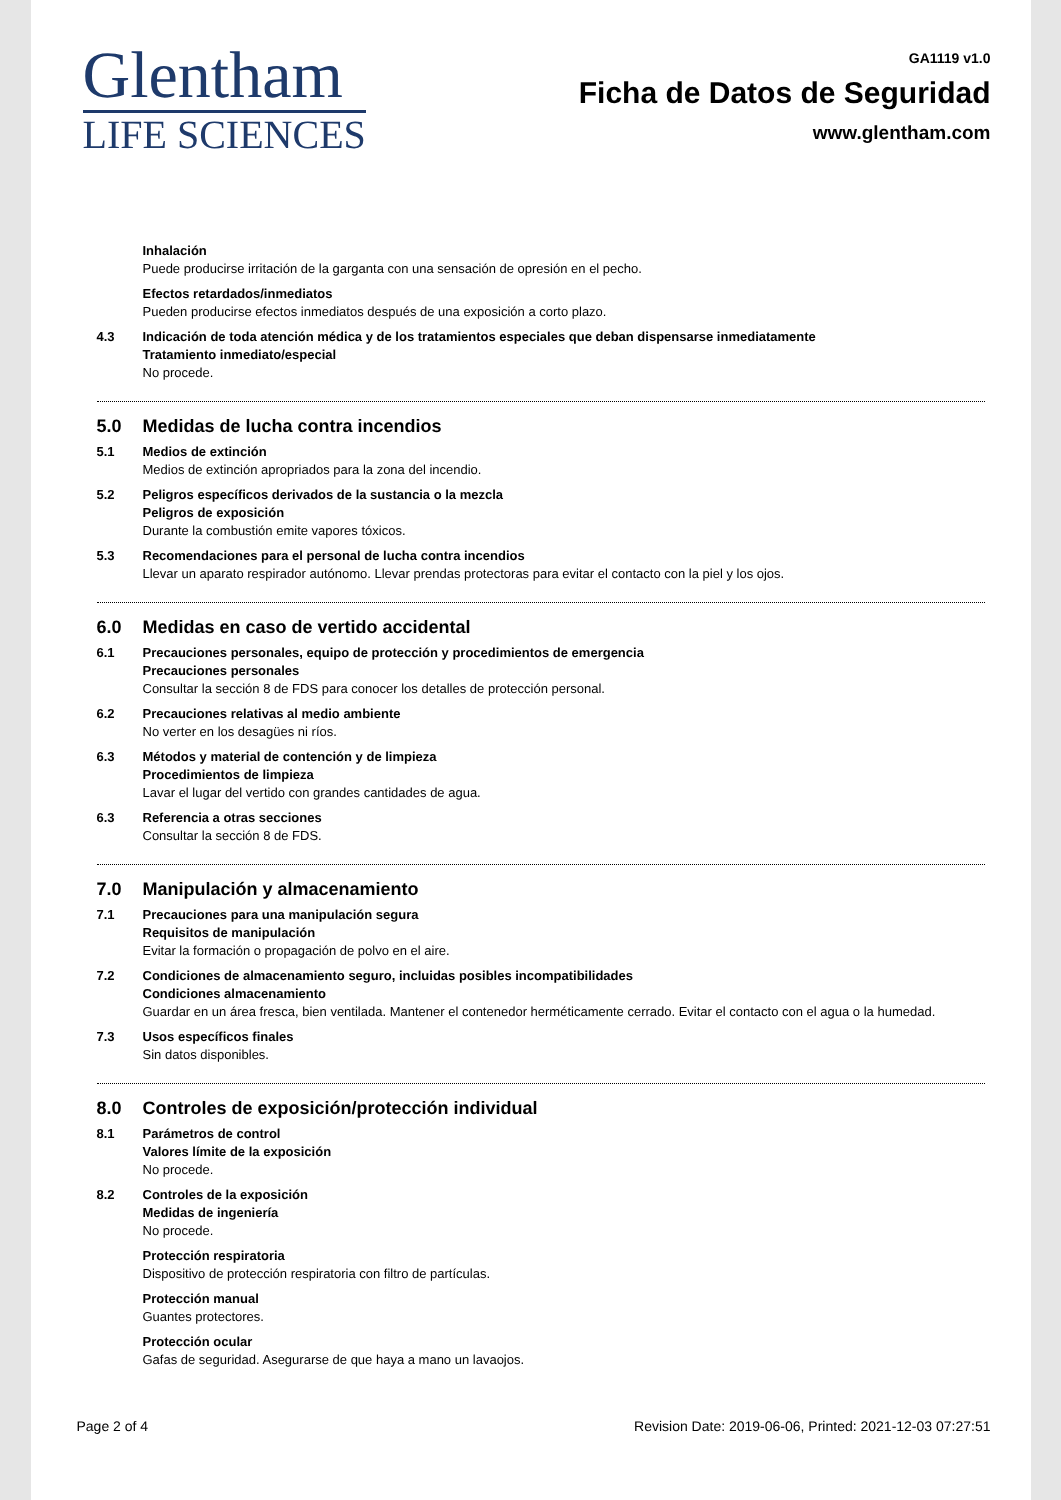Glentham
LIFE SCIENCES
GA1119 v1.0
Ficha de Datos de Seguridad
www.glentham.com
Inhalación
Puede producirse irritación de la garganta con una sensación de opresión en el pecho.
Efectos retardados/inmediatos
Pueden producirse efectos inmediatos después de una exposición a corto plazo.
4.3 Indicación de toda atención médica y de los tratamientos especiales que deban dispensarse inmediatamente
Tratamiento inmediato/especial
No procede.
5.0 Medidas de lucha contra incendios
5.1 Medios de extinción
Medios de extinción apropriados para la zona del incendio.
5.2 Peligros específicos derivados de la sustancia o la mezcla
Peligros de exposición
Durante la combustión emite vapores tóxicos.
5.3 Recomendaciones para el personal de lucha contra incendios
Llevar un aparato respirador autónomo. Llevar prendas protectoras para evitar el contacto con la piel y los ojos.
6.0 Medidas en caso de vertido accidental
6.1 Precauciones personales, equipo de protección y procedimientos de emergencia
Precauciones personales
Consultar la sección 8 de FDS para conocer los detalles de protección personal.
6.2 Precauciones relativas al medio ambiente
No verter en los desagües ni ríos.
6.3 Métodos y material de contención y de limpieza
Procedimientos de limpieza
Lavar el lugar del vertido con grandes cantidades de agua.
6.3 Referencia a otras secciones
Consultar la sección 8 de FDS.
7.0 Manipulación y almacenamiento
7.1 Precauciones para una manipulación segura
Requisitos de manipulación
Evitar la formación o propagación de polvo en el aire.
7.2 Condiciones de almacenamiento seguro, incluidas posibles incompatibilidades
Condiciones almacenamiento
Guardar en un área fresca, bien ventilada. Mantener el contenedor herméticamente cerrado. Evitar el contacto con el agua o la humedad.
7.3 Usos específicos finales
Sin datos disponibles.
8.0 Controles de exposición/protección individual
8.1 Parámetros de control
Valores límite de la exposición
No procede.
8.2 Controles de la exposición
Medidas de ingeniería
No procede.
Protección respiratoria
Dispositivo de protección respiratoria con filtro de partículas.
Protección manual
Guantes protectores.
Protección ocular
Gafas de seguridad. Asegurarse de que haya a mano un lavaojos.
Page 2 of 4 Revision Date: 2019-06-06, Printed: 2021-12-03 07:27:51